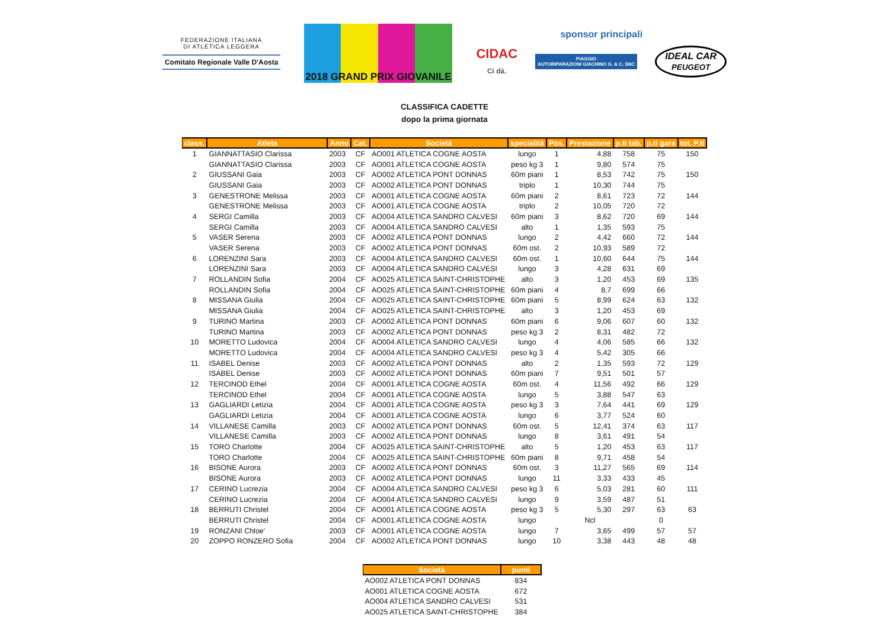FEDERAZIONE ITALIANA
DI ATLETICA LEGGERA
Comitato Regionale Valle D'Aosta
2018 GRAND PRIX GIOVANILE
sponsor principali
CIDAC
Ci dà. PIAGGIO
AUTORIPARAZIONI GIACHINO G. & C. SNC IDEAL CAR
PEUGEOT
CLASSIFICA CADETTE
dopo la prima giornata
| class. | Atleta | Anno | Cat. | Società | specialità | Pos. | Prestazione | p.ti tab. | p.ti gara | tot. P.ti |
| --- | --- | --- | --- | --- | --- | --- | --- | --- | --- | --- |
| 1 | GIANNATTASIO Clarissa | 2003 | CF | AO001 ATLETICA COGNE AOSTA | lungo | 1 | 4,88 | 758 | 75 | 150 |
| | GIANNATTASIO Clarissa | 2003 | CF | AO001 ATLETICA COGNE AOSTA | peso kg 3 | 1 | 9,80 | 574 | 75 | |
| 2 | GIUSSANI Gaia | 2003 | CF | AO002 ATLETICA PONT DONNAS | 60m piani | 1 | 8,53 | 742 | 75 | 150 |
| | GIUSSANI Gaia | 2003 | CF | AO002 ATLETICA PONT DONNAS | triplo | 1 | 10,30 | 744 | 75 | |
| 3 | GENESTRONE Melissa | 2003 | CF | AO001 ATLETICA COGNE AOSTA | 60m piani | 2 | 8,61 | 723 | 72 | 144 |
| | GENESTRONE Melissa | 2003 | CF | AO001 ATLETICA COGNE AOSTA | triplo | 2 | 10,05 | 720 | 72 | |
| 4 | SERGI Camilla | 2003 | CF | AO004 ATLETICA SANDRO CALVESI | 60m piani | 3 | 8,62 | 720 | 69 | 144 |
| | SERGI Camilla | 2003 | CF | AO004 ATLETICA SANDRO CALVESI | alto | 1 | 1,35 | 593 | 75 | |
| 5 | VASER Serena | 2003 | CF | AO002 ATLETICA PONT DONNAS | lungo | 2 | 4,42 | 660 | 72 | 144 |
| | VASER Serena | 2003 | CF | AO002 ATLETICA PONT DONNAS | 60m ost. | 2 | 10,93 | 589 | 72 | |
| 6 | LORENZINI Sara | 2003 | CF | AO004 ATLETICA SANDRO CALVESI | 60m ost. | 1 | 10,60 | 644 | 75 | 144 |
| | LORENZINI Sara | 2003 | CF | AO004 ATLETICA SANDRO CALVESI | lungo | 3 | 4,28 | 631 | 69 | |
| 7 | ROLLANDIN Sofia | 2004 | CF | AO025 ATLETICA SAINT-CHRISTOPHE | alto | 3 | 1,20 | 453 | 69 | 135 |
| | ROLLANDIN Sofia | 2004 | CF | AO025 ATLETICA SAINT-CHRISTOPHE | 60m piani | 4 | 8,7 | 699 | 66 | |
| 8 | MISSANA Giulia | 2004 | CF | AO025 ATLETICA SAINT-CHRISTOPHE | 60m piani | 5 | 8,99 | 624 | 63 | 132 |
| | MISSANA Giulia | 2004 | CF | AO025 ATLETICA SAINT-CHRISTOPHE | alto | 3 | 1,20 | 453 | 69 | |
| 9 | TURINO Martina | 2003 | CF | AO002 ATLETICA PONT DONNAS | 60m piani | 6 | 9,06 | 607 | 60 | 132 |
| | TURINO Martina | 2003 | CF | AO002 ATLETICA PONT DONNAS | peso kg 3 | 2 | 8,31 | 482 | 72 | |
| 10 | MORETTO Ludovica | 2004 | CF | AO004 ATLETICA SANDRO CALVESI | lungo | 4 | 4,06 | 585 | 66 | 132 |
| | MORETTO Ludovica | 2004 | CF | AO004 ATLETICA SANDRO CALVESI | peso kg 3 | 4 | 5,42 | 305 | 66 | |
| 11 | ISABEL Denise | 2003 | CF | AO002 ATLETICA PONT DONNAS | alto | 2 | 1,35 | 593 | 72 | 129 |
| | ISABEL Denise | 2003 | CF | AO002 ATLETICA PONT DONNAS | 60m piani | 7 | 9,51 | 501 | 57 | |
| 12 | TERCINOD Ethel | 2004 | CF | AO001 ATLETICA COGNE AOSTA | 60m ost. | 4 | 11,56 | 492 | 66 | 129 |
| | TERCINOD Ethel | 2004 | CF | AO001 ATLETICA COGNE AOSTA | lungo | 5 | 3,88 | 547 | 63 | |
| 13 | GAGLIARDI Letizia | 2004 | CF | AO001 ATLETICA COGNE AOSTA | peso kg 3 | 3 | 7,64 | 441 | 69 | 129 |
| | GAGLIARDI Letizia | 2004 | CF | AO001 ATLETICA COGNE AOSTA | lungo | 6 | 3,77 | 524 | 60 | |
| 14 | VILLANESE Camilla | 2003 | CF | AO002 ATLETICA PONT DONNAS | 60m ost. | 5 | 12,41 | 374 | 63 | 117 |
| | VILLANESE Camilla | 2003 | CF | AO002 ATLETICA PONT DONNAS | lungo | 8 | 3,61 | 491 | 54 | |
| 15 | TORO Charlotte | 2004 | CF | AO025 ATLETICA SAINT-CHRISTOPHE | alto | 5 | 1,20 | 453 | 63 | 117 |
| | TORO Charlotte | 2004 | CF | AO025 ATLETICA SAINT-CHRISTOPHE | 60m piani | 8 | 9,71 | 458 | 54 | |
| 16 | BISONE Aurora | 2003 | CF | AO002 ATLETICA PONT DONNAS | 60m ost. | 3 | 11,27 | 565 | 69 | 114 |
| | BISONE Aurora | 2003 | CF | AO002 ATLETICA PONT DONNAS | lungo | 11 | 3,33 | 433 | 45 | |
| 17 | CERINO Lucrezia | 2004 | CF | AO004 ATLETICA SANDRO CALVESI | peso kg 3 | 6 | 5,03 | 281 | 60 | 111 |
| | CERINO Lucrezia | 2004 | CF | AO004 ATLETICA SANDRO CALVESI | lungo | 9 | 3,59 | 487 | 51 | |
| 18 | BERRUTI Christel | 2004 | CF | AO001 ATLETICA COGNE AOSTA | peso kg 3 | 5 | 5,30 | 297 | 63 | 63 |
| | BERRUTI Christel | 2004 | CF | AO001 ATLETICA COGNE AOSTA | lungo | | Ncl | | 0 | |
| 19 | RONZANI Chloe' | 2003 | CF | AO001 ATLETICA COGNE AOSTA | lungo | 7 | 3,65 | 499 | 57 | 57 |
| 20 | ZOPPO RONZERO Sofia | 2004 | CF | AO002 ATLETICA PONT DONNAS | lungo | 10 | 3,38 | 443 | 48 | 48 |
| Società | punti |
| --- | --- |
| AO002 ATLETICA PONT DONNAS | 834 |
| AO001 ATLETICA COGNE AOSTA | 672 |
| AO004 ATLETICA SANDRO CALVESI | 531 |
| AO025 ATLETICA SAINT-CHRISTOPHE | 384 |